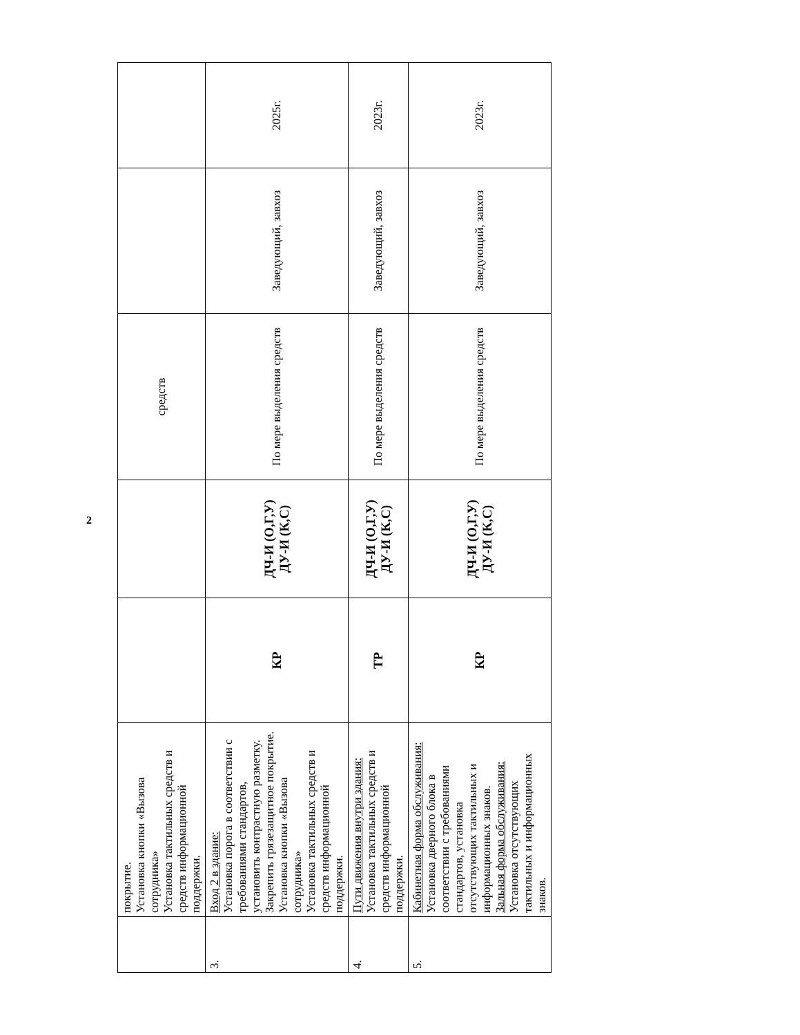| | покрытие. Установка кнопки «Вызова сотрудника» Установка тактильных средств и средств информационной поддержки. | | | средств | | |
| 3. | Вход 2 в здание: Установка порога в соответствии с требованиями стандартов, установить контрастную разметку. Закрепить грязезащитное покрытие. Установка кнопки «Вызова сотрудника» Установка тактильных средств и средств информационной поддержки. | КР | ДЧ-И (О,Г,У) ДУ-И (К,С) | По мере выделения средств | Заведующий, завхоз | 2025г. |
| 4. | Пути движения внутри здания: Установка тактильных средств и средств информационной поддержки. | ТР | ДЧ-И (О,Г,У) ДУ-И (К,С) | По мере выделения средств | Заведующий, завхоз | 2023г. |
| 5. | Кабинетная форма обслуживания: Установка дверного блока в соответствии с требованиями стандартов, установка отсутствующих тактильных и информационных знаков. Зальная форма обслуживания: Установка отсутствующих тактильных и информационных знаков. | КР | ДЧ-И (О,Г,У) ДУ-И (К,С) | По мере выделения средств | Заведующий, завхоз | 2023г. |
2